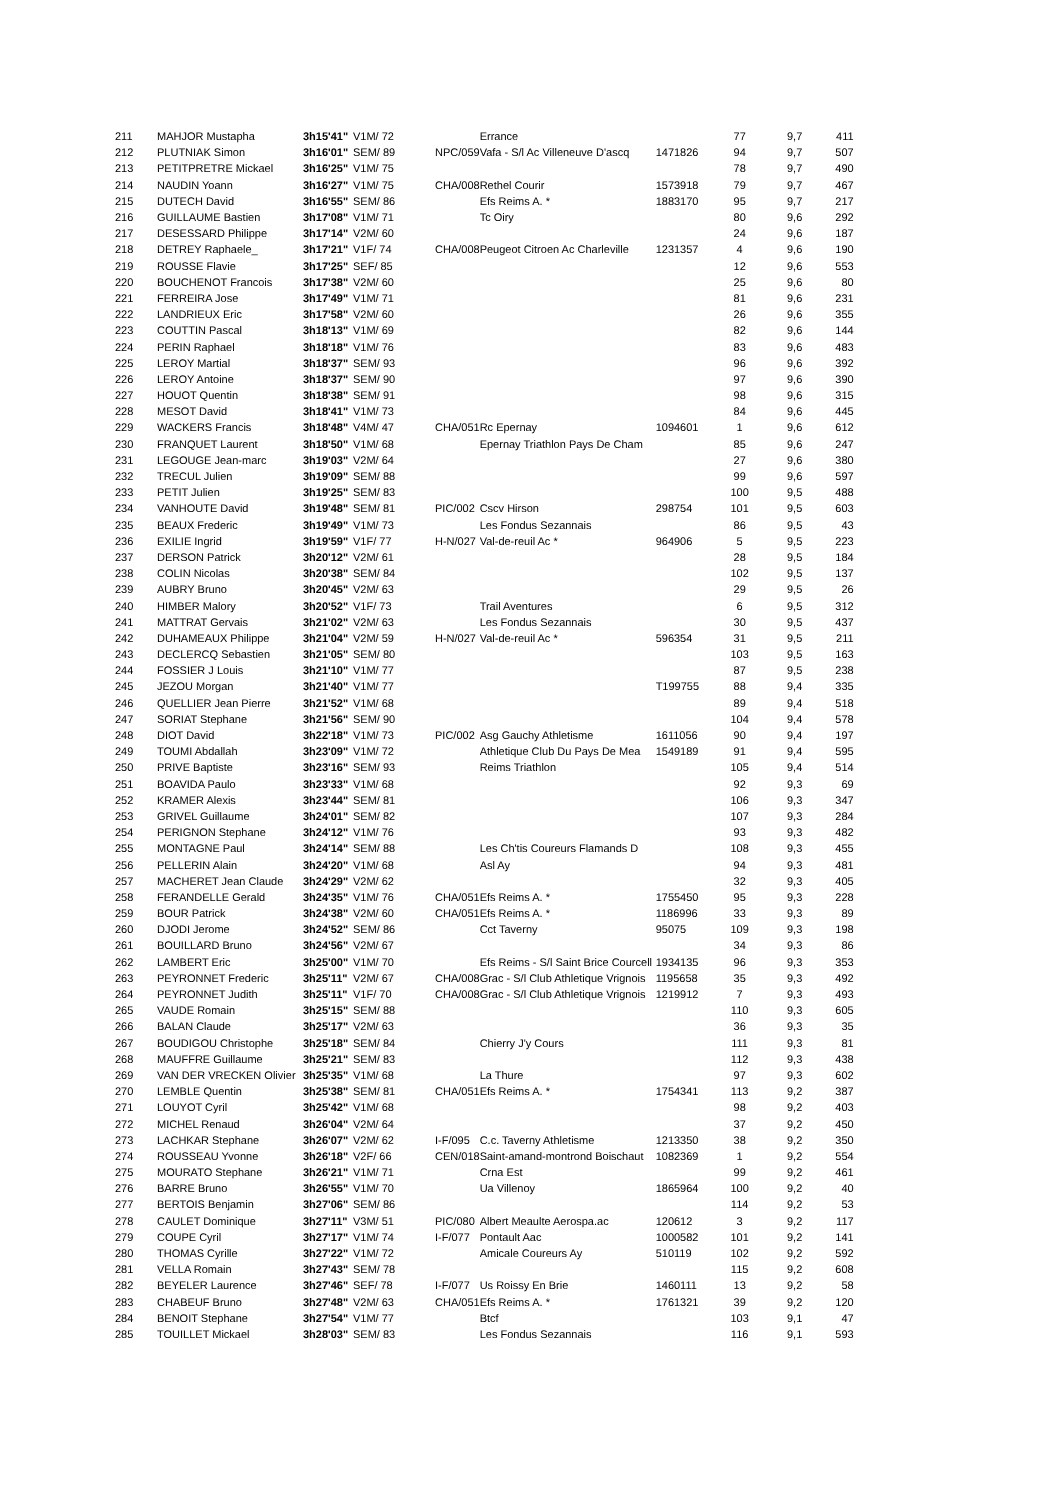| 211 | MAHJOR Mustapha | 3h15'41" | V1M/ 72 | | Errance | | 77 | 9,7 | 411 |
| 212 | PLUTNIAK Simon | 3h16'01" | SEM/ 89 | NPC/059 | Vafa - S/l Ac Villeneuve D'ascq | 1471826 | 94 | 9,7 | 507 |
| 213 | PETITPRETRE Mickael | 3h16'25" | V1M/ 75 | | | | 78 | 9,7 | 490 |
| 214 | NAUDIN Yoann | 3h16'27" | V1M/ 75 | CHA/008 | Rethel Courir | 1573918 | 79 | 9,7 | 467 |
| 215 | DUTECH David | 3h16'55" | SEM/ 86 | | Efs Reims A. * | 1883170 | 95 | 9,7 | 217 |
| 216 | GUILLAUME Bastien | 3h17'08" | V1M/ 71 | | Tc Oiry | | 80 | 9,6 | 292 |
| 217 | DESESSARD Philippe | 3h17'14" | V2M/ 60 | | | | 24 | 9,6 | 187 |
| 218 | DETREY Raphaele_ | 3h17'21" | V1F/ 74 | CHA/008 | Peugeot Citroen Ac Charleville | 1231357 | 4 | 9,6 | 190 |
| 219 | ROUSSE Flavie | 3h17'25" | SEF/ 85 | | | | 12 | 9,6 | 553 |
| 220 | BOUCHENOT Francois | 3h17'38" | V2M/ 60 | | | | 25 | 9,6 | 80 |
| 221 | FERREIRA Jose | 3h17'49" | V1M/ 71 | | | | 81 | 9,6 | 231 |
| 222 | LANDRIEUX Eric | 3h17'58" | V2M/ 60 | | | | 26 | 9,6 | 355 |
| 223 | COUTTIN Pascal | 3h18'13" | V1M/ 69 | | | | 82 | 9,6 | 144 |
| 224 | PERIN Raphael | 3h18'18" | V1M/ 76 | | | | 83 | 9,6 | 483 |
| 225 | LEROY Martial | 3h18'37" | SEM/ 93 | | | | 96 | 9,6 | 392 |
| 226 | LEROY Antoine | 3h18'37" | SEM/ 90 | | | | 97 | 9,6 | 390 |
| 227 | HOUOT Quentin | 3h18'38" | SEM/ 91 | | | | 98 | 9,6 | 315 |
| 228 | MESOT David | 3h18'41" | V1M/ 73 | | | | 84 | 9,6 | 445 |
| 229 | WACKERS Francis | 3h18'48" | V4M/ 47 | CHA/051 | Rc Epernay | 1094601 | 1 | 9,6 | 612 |
| 230 | FRANQUET Laurent | 3h18'50" | V1M/ 68 | | Epernay Triathlon Pays De Cham | | 85 | 9,6 | 247 |
| 231 | LEGOUGE Jean-marc | 3h19'03" | V2M/ 64 | | | | 27 | 9,6 | 380 |
| 232 | TRECUL Julien | 3h19'09" | SEM/ 88 | | | | 99 | 9,6 | 597 |
| 233 | PETIT Julien | 3h19'25" | SEM/ 83 | | | | 100 | 9,5 | 488 |
| 234 | VANHOUTE David | 3h19'48" | SEM/ 81 | PIC/002 | Cscv Hirson | 298754 | 101 | 9,5 | 603 |
| 235 | BEAUX Frederic | 3h19'49" | V1M/ 73 | | Les Fondus Sezannais | | 86 | 9,5 | 43 |
| 236 | EXILIE Ingrid | 3h19'59" | V1F/ 77 | H-N/027 | Val-de-reuil Ac * | 964906 | 5 | 9,5 | 223 |
| 237 | DERSON Patrick | 3h20'12" | V2M/ 61 | | | | 28 | 9,5 | 184 |
| 238 | COLIN Nicolas | 3h20'38" | SEM/ 84 | | | | 102 | 9,5 | 137 |
| 239 | AUBRY Bruno | 3h20'45" | V2M/ 63 | | | | 29 | 9,5 | 26 |
| 240 | HIMBER Malory | 3h20'52" | V1F/ 73 | | Trail Aventures | | 6 | 9,5 | 312 |
| 241 | MATTRAT Gervais | 3h21'02" | V2M/ 63 | | Les Fondus Sezannais | | 30 | 9,5 | 437 |
| 242 | DUHAMEAUX Philippe | 3h21'04" | V2M/ 59 | H-N/027 | Val-de-reuil Ac * | 596354 | 31 | 9,5 | 211 |
| 243 | DECLERCQ Sebastien | 3h21'05" | SEM/ 80 | | | | 103 | 9,5 | 163 |
| 244 | FOSSIER J Louis | 3h21'10" | V1M/ 77 | | | | 87 | 9,5 | 238 |
| 245 | JEZOU Morgan | 3h21'40" | V1M/ 77 | | | T199755 | 88 | 9,4 | 335 |
| 246 | QUELLIER Jean Pierre | 3h21'52" | V1M/ 68 | | | | 89 | 9,4 | 518 |
| 247 | SORIAT Stephane | 3h21'56" | SEM/ 90 | | | | 104 | 9,4 | 578 |
| 248 | DIOT David | 3h22'18" | V1M/ 73 | PIC/002 | Asg Gauchy Athletisme | 1611056 | 90 | 9,4 | 197 |
| 249 | TOUMI Abdallah | 3h23'09" | V1M/ 72 | | Athletique Club Du Pays De Mea | 1549189 | 91 | 9,4 | 595 |
| 250 | PRIVE Baptiste | 3h23'16" | SEM/ 93 | | Reims Triathlon | | 105 | 9,4 | 514 |
| 251 | BOAVIDA Paulo | 3h23'33" | V1M/ 68 | | | | 92 | 9,3 | 69 |
| 252 | KRAMER Alexis | 3h23'44" | SEM/ 81 | | | | 106 | 9,3 | 347 |
| 253 | GRIVEL Guillaume | 3h24'01" | SEM/ 82 | | | | 107 | 9,3 | 284 |
| 254 | PERIGNON Stephane | 3h24'12" | V1M/ 76 | | | | 93 | 9,3 | 482 |
| 255 | MONTAGNE Paul | 3h24'14" | SEM/ 88 | | Les Ch'tis Coureurs Flamands D | | 108 | 9,3 | 455 |
| 256 | PELLERIN Alain | 3h24'20" | V1M/ 68 | | Asl Ay | | 94 | 9,3 | 481 |
| 257 | MACHERET Jean Claude | 3h24'29" | V2M/ 62 | | | | 32 | 9,3 | 405 |
| 258 | FERANDELLE Gerald | 3h24'35" | V1M/ 76 | CHA/051 | Efs Reims A. * | 1755450 | 95 | 9,3 | 228 |
| 259 | BOUR Patrick | 3h24'38" | V2M/ 60 | CHA/051 | Efs Reims A. * | 1186996 | 33 | 9,3 | 89 |
| 260 | DJODI Jerome | 3h24'52" | SEM/ 86 | | Cct Taverny | 95075 | 109 | 9,3 | 198 |
| 261 | BOUILLARD Bruno | 3h24'56" | V2M/ 67 | | | | 34 | 9,3 | 86 |
| 262 | LAMBERT Eric | 3h25'00" | V1M/ 70 | | Efs Reims - S/l Saint Brice Courcell | 1934135 | 96 | 9,3 | 353 |
| 263 | PEYRONNET Frederic | 3h25'11" | V2M/ 67 | CHA/008 | Grac - S/l Club Athletique Vrignois | 1195658 | 35 | 9,3 | 492 |
| 264 | PEYRONNET Judith | 3h25'11" | V1F/ 70 | CHA/008 | Grac - S/l Club Athletique Vrignois | 1219912 | 7 | 9,3 | 493 |
| 265 | VAUDE Romain | 3h25'15" | SEM/ 88 | | | | 110 | 9,3 | 605 |
| 266 | BALAN Claude | 3h25'17" | V2M/ 63 | | | | 36 | 9,3 | 35 |
| 267 | BOUDIGOU Christophe | 3h25'18" | SEM/ 84 | | Chierry J'y Cours | | 111 | 9,3 | 81 |
| 268 | MAUFFRE Guillaume | 3h25'21" | SEM/ 83 | | | | 112 | 9,3 | 438 |
| 269 | VAN DER VRECKEN Olivier | 3h25'35" | V1M/ 68 | | La Thure | | 97 | 9,3 | 602 |
| 270 | LEMBLE Quentin | 3h25'38" | SEM/ 81 | CHA/051 | Efs Reims A. * | 1754341 | 113 | 9,2 | 387 |
| 271 | LOUYOT Cyril | 3h25'42" | V1M/ 68 | | | | 98 | 9,2 | 403 |
| 272 | MICHEL Renaud | 3h26'04" | V2M/ 64 | | | | 37 | 9,2 | 450 |
| 273 | LACHKAR Stephane | 3h26'07" | V2M/ 62 | I-F/095 | C.c. Taverny Athletisme | 1213350 | 38 | 9,2 | 350 |
| 274 | ROUSSEAU Yvonne | 3h26'18" | V2F/ 66 | CEN/018 | Saint-amand-montrond Boischaut | 1082369 | 1 | 9,2 | 554 |
| 275 | MOURATO Stephane | 3h26'21" | V1M/ 71 | | Crna Est | | 99 | 9,2 | 461 |
| 276 | BARRE Bruno | 3h26'55" | V1M/ 70 | | Ua Villenoy | 1865964 | 100 | 9,2 | 40 |
| 277 | BERTOIS Benjamin | 3h27'06" | SEM/ 86 | | | | 114 | 9,2 | 53 |
| 278 | CAULET Dominique | 3h27'11" | V3M/ 51 | PIC/080 | Albert Meaulte Aerospa.ac | 120612 | 3 | 9,2 | 117 |
| 279 | COUPE Cyril | 3h27'17" | V1M/ 74 | I-F/077 | Pontault Aac | 1000582 | 101 | 9,2 | 141 |
| 280 | THOMAS Cyrille | 3h27'22" | V1M/ 72 | | Amicale Coureurs Ay | 510119 | 102 | 9,2 | 592 |
| 281 | VELLA Romain | 3h27'43" | SEM/ 78 | | | | 115 | 9,2 | 608 |
| 282 | BEYELER Laurence | 3h27'46" | SEF/ 78 | I-F/077 | Us Roissy En Brie | 1460111 | 13 | 9,2 | 58 |
| 283 | CHABEUF Bruno | 3h27'48" | V2M/ 63 | CHA/051 | Efs Reims A. * | 1761321 | 39 | 9,2 | 120 |
| 284 | BENOIT Stephane | 3h27'54" | V1M/ 77 | | Btcf | | 103 | 9,1 | 47 |
| 285 | TOUILLET Mickael | 3h28'03" | SEM/ 83 | | Les Fondus Sezannais | | 116 | 9,1 | 593 |